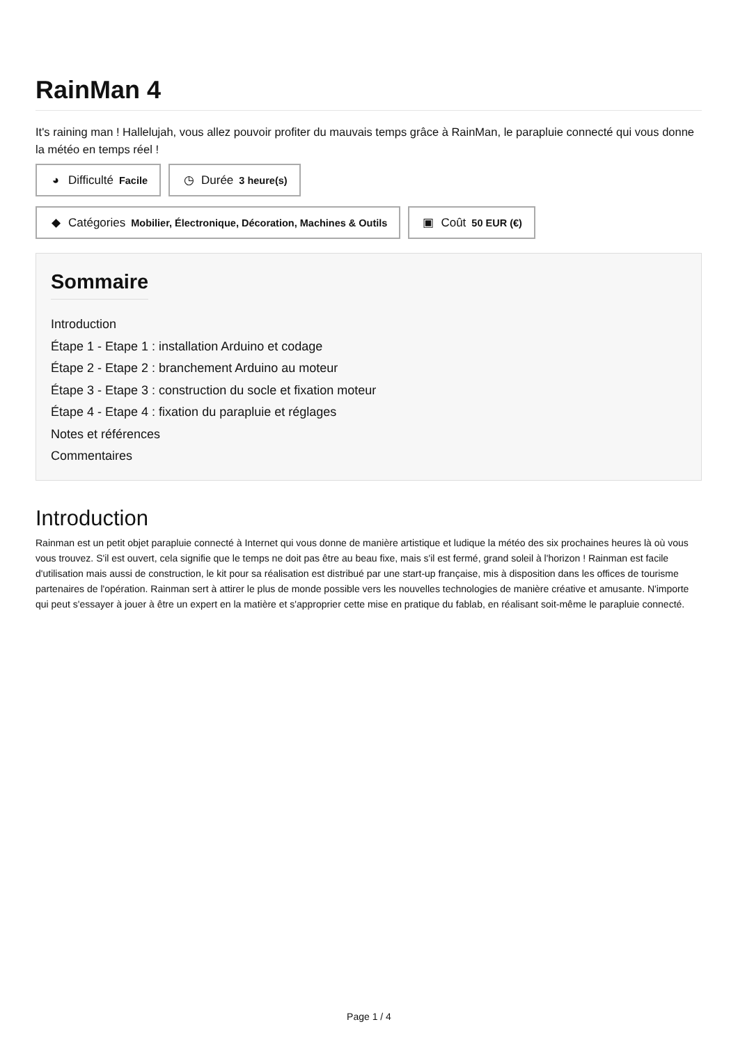RainMan 4
It's raining man ! Hallelujah, vous allez pouvoir profiter du mauvais temps grâce à RainMan, le parapluie connecté qui vous donne la météo en temps réel !
◕ Difficulté Facile
◷ Durée 3 heure(s)
◆ Catégories Mobilier, Électronique, Décoration, Machines & Outils
▣ Coût 50 EUR (€)
Sommaire
Introduction
Étape 1 - Etape 1 : installation Arduino et codage
Étape 2 - Etape 2 : branchement Arduino au moteur
Étape 3 - Etape 3 : construction du socle et fixation moteur
Étape 4 - Etape 4 : fixation du parapluie et réglages
Notes et références
Commentaires
Introduction
Rainman est un petit objet parapluie connecté à Internet qui vous donne de manière artistique et ludique la météo des six prochaines heures là où vous vous trouvez. S'il est ouvert, cela signifie que le temps ne doit pas être au beau fixe, mais s'il est fermé, grand soleil à l'horizon ! Rainman est facile d'utilisation mais aussi de construction, le kit pour sa réalisation est distribué par une start-up française, mis à disposition dans les offices de tourisme partenaires de l'opération. Rainman sert à attirer le plus de monde possible vers les nouvelles technologies de manière créative et amusante. N'importe qui peut s'essayer à jouer à être un expert en la matière et s'approprier cette mise en pratique du fablab, en réalisant soit-même le parapluie connecté.
Page 1 / 4